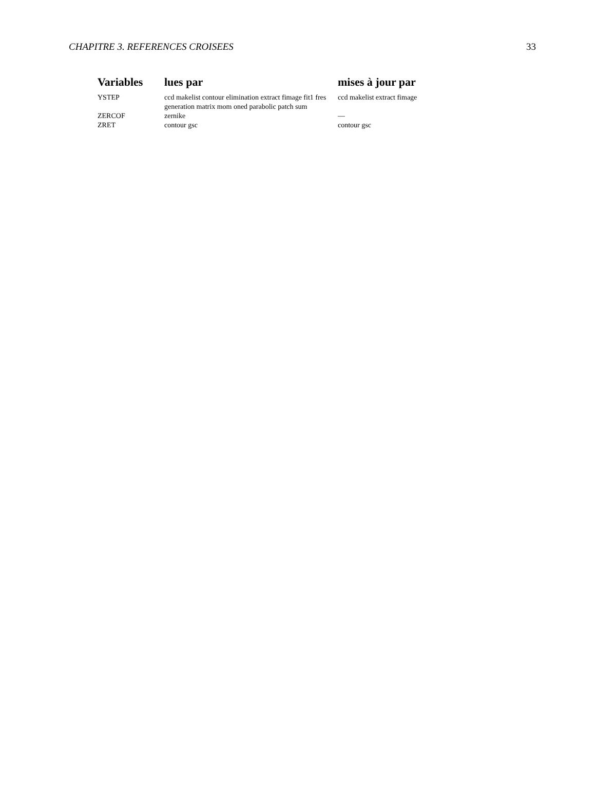CHAPITRE 3. REFERENCES CROISEES 33
| Variables | lues par | mises à jour par |
| --- | --- | --- |
| YSTEP | ccd makelist contour elimination extract fimage fit1 fres generation matrix mom oned parabolic patch sum | ccd makelist extract fimage |
| ZERCOF | zernike | — |
| ZRET | contour gsc | contour gsc |